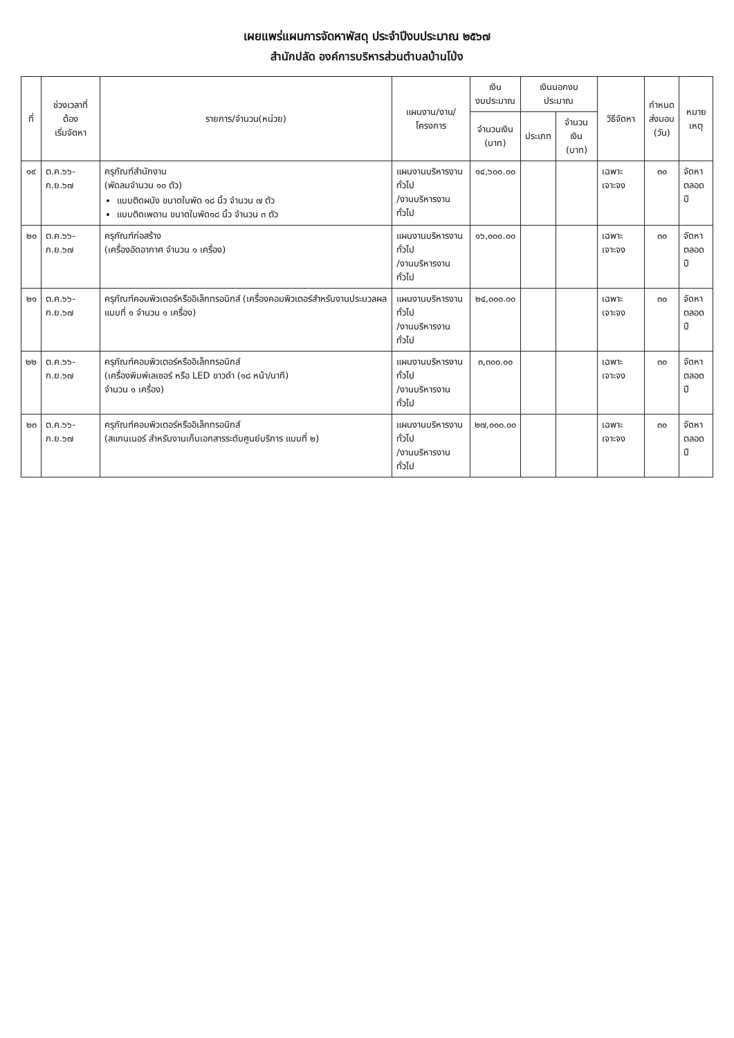เผยแพร่แผนการจัดหาพัสดุ ประจำปีงบประมาณ ๒๕๖๗
สำนักปลัด องค์การบริหารส่วนตำบลบ้านโป่ง
| ที่ | ช่วงเวลาที่ต้อง เริ่มจัดหา | รายการ/จำนวน(หน่วย) | แผนงาน/งาน/โครงการ | เงิน งบประมาณ | เงินนอกงบประมาณ | | วิธีจัดหา | กำหนด ส่งมอบ (วัน) | หมาย เหตุ |
| --- | --- | --- | --- | --- | --- | --- | --- | --- | --- |
| | | | | จำนวนเงิน (บาท) | ประเภท | จำนวนเงิน (บาท) | | | |
| ๑๙ | ต.ค.๖๖-ก.ย.๖๗ | ครุภัณฑ์สำนักงาน (พัดลมจำนวน ๑๐ ตัว) แบบติดผนัง ขนาดใบพัด ๑๘ นิ้ว จำนวน ๗ ตัว แบบติดเพดาน ขนาดใบพัด๑๘ นิ้ว จำนวน ๓ ตัว | แผนงานบริหารงานทั่วไป /งานบริหารงานทั่วไป | ๑๔,๖๐๐.๐๐ | | | เฉพาะเจาะจง | ๓๐ | จัดหา ตลอดปี |
| ๒๐ | ต.ค.๖๖-ก.ย.๖๗ | ครุภัณฑ์ก่อสร้าง (เครื่องอัดอากาศ จำนวน ๑ เครื่อง) | แผนงานบริหารงานทั่วไป /งานบริหารงานทั่วไป | ๑๖,๐๐๐.๐๐ | | | เฉพาะเจาะจง | ๓๐ | จัดหา ตลอดปี |
| ๒๑ | ต.ค.๖๖-ก.ย.๖๗ | ครุภัณฑ์คอมพิวเตอร์หรืออิเล็กทรอนิกส์ (เครื่องคอมพิวเตอร์สำหรับงานประมวลผล แบบที่ ๑ จำนวน ๑ เครื่อง) | แผนงานบริหารงานทั่วไป /งานบริหารงานทั่วไป | ๒๔,๐๐๐.๐๐ | | | เฉพาะเจาะจง | ๓๐ | จัดหา ตลอดปี |
| ๒๒ | ต.ค.๖๖-ก.ย.๖๗ | ครุภัณฑ์คอมพิวเตอร์หรืออิเล็กทรอนิกส์ (เครื่องพิมพ์เลเซอร์ หรือ LED ขาวดำ (๑๘ หน้า/นาที) จำนวน ๑ เครื่อง) | แผนงานบริหารงานทั่วไป /งานบริหารงานทั่วไป | ๓,๓๐๐.๐๐ | | | เฉพาะเจาะจง | ๓๐ | จัดหา ตลอดปี |
| ๒๓ | ต.ค.๖๖-ก.ย.๖๗ | ครุภัณฑ์คอมพิวเตอร์หรืออิเล็กทรอนิกส์ (สแกนเนอร์ สำหรับงานเก็บเอกสารระดับศูนย์บริการ แบบที่ ๒) | แผนงานบริหารงานทั่วไป /งานบริหารงานทั่วไป | ๒๗,๐๐๐.๐๐ | | | เฉพาะเจาะจง | ๓๐ | จัดหา ตลอดปี |